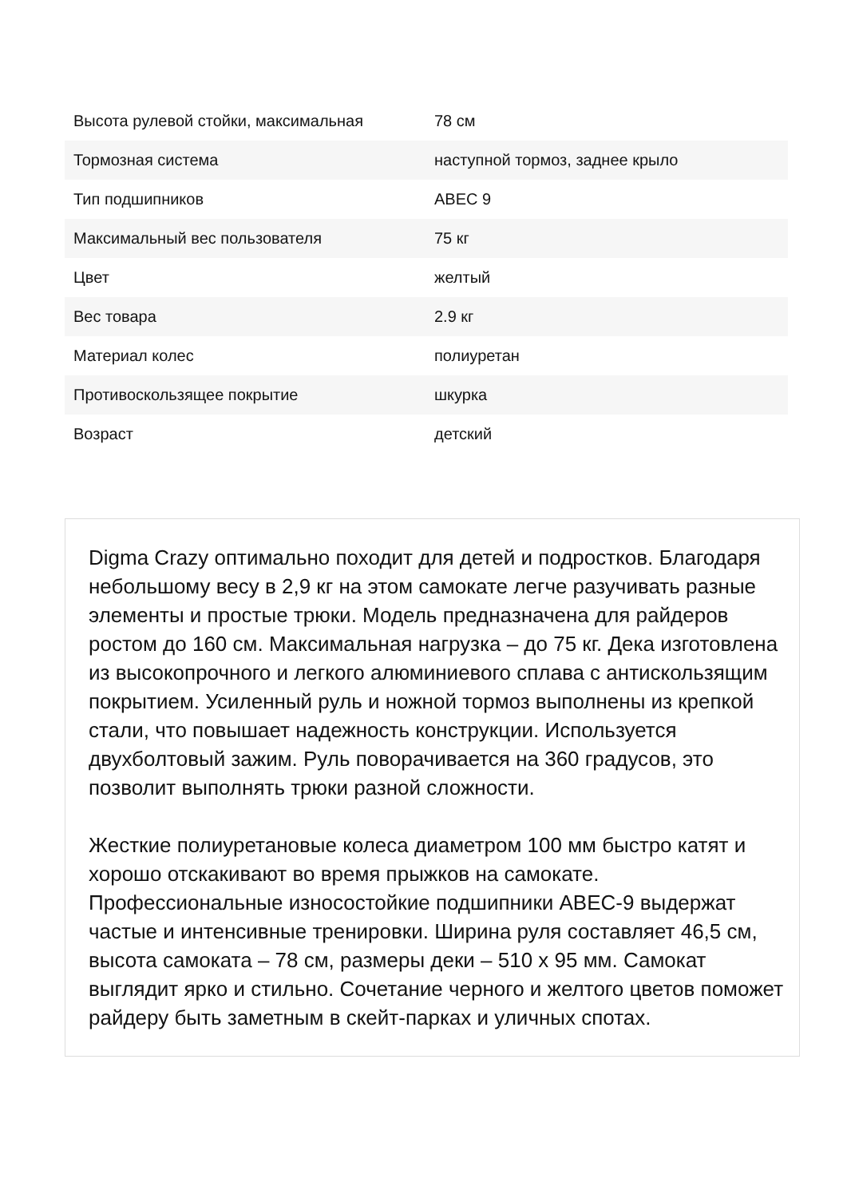| Высота рулевой стойки, максимальная | 78 см |
| Тормозная система | наступной тормоз, заднее крыло |
| Тип подшипников | ABEC 9 |
| Максимальный вес пользователя | 75 кг |
| Цвет | желтый |
| Вес товара | 2.9 кг |
| Материал колес | полиуретан |
| Противоскользящее покрытие | шкурка |
| Возраст | детский |
Digma Crazy оптимально походит для детей и подростков. Благодаря небольшому весу в 2,9 кг на этом самокате легче разучивать разные элементы и простые трюки. Модель предназначена для райдеров ростом до 160 см. Максимальная нагрузка – до 75 кг. Дека изготовлена из высокопрочного и легкого алюминиевого сплава с антискользящим покрытием. Усиленный руль и ножной тормоз выполнены из крепкой стали, что повышает надежность конструкции. Используется двухболтовый зажим. Руль поворачивается на 360 градусов, это позволит выполнять трюки разной сложности.
Жесткие полиуретановые колеса диаметром 100 мм быстро катят и хорошо отскакивают во время прыжков на самокате. Профессиональные износостойкие подшипники ABEC-9 выдержат частые и интенсивные тренировки. Ширина руля составляет 46,5 см, высота самоката – 78 см, размеры деки – 510 x 95 мм. Самокат выглядит ярко и стильно. Сочетание черного и желтого цветов поможет райдеру быть заметным в скейт-парках и уличных спотах.